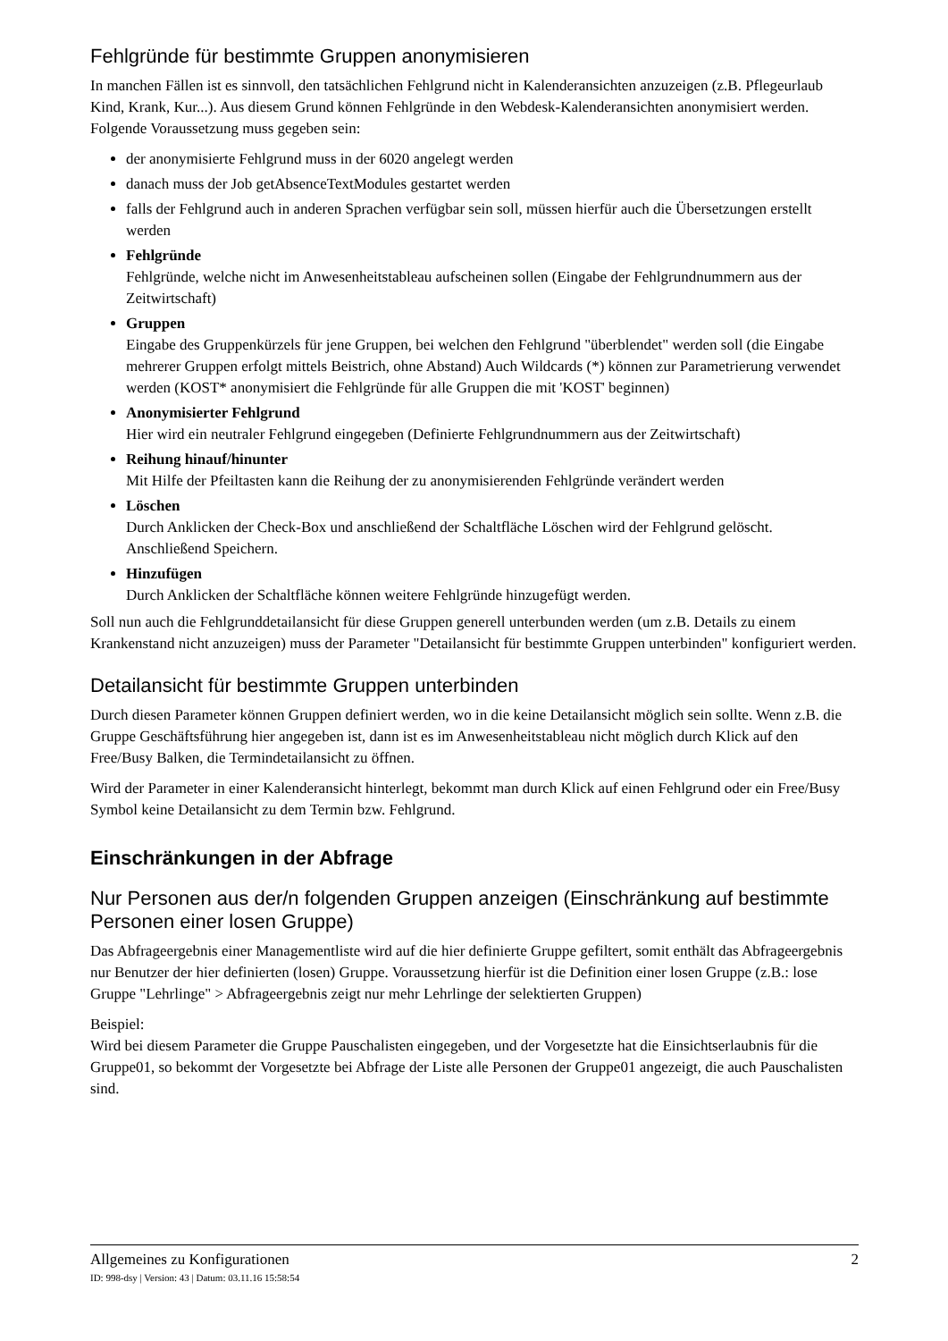Fehlgründe für bestimmte Gruppen anonymisieren
In manchen Fällen ist es sinnvoll, den tatsächlichen Fehlgrund nicht in Kalenderansichten anzuzeigen (z.B. Pflegeurlaub Kind, Krank, Kur...). Aus diesem Grund können Fehlgründe in den Webdesk-Kalenderansichten anonymisiert werden. Folgende Voraussetzung muss gegeben sein:
der anonymisierte Fehlgrund muss in der 6020 angelegt werden
danach muss der Job getAbsenceTextModules gestartet werden
falls der Fehlgrund auch in anderen Sprachen verfügbar sein soll, müssen hierfür auch die Übersetzungen erstellt werden
Fehlgründe
Fehlgründe, welche nicht im Anwesenheitstableau aufscheinen sollen (Eingabe der Fehlgrundnummern aus der Zeitwirtschaft)
Gruppen
Eingabe des Gruppenkürzels für jene Gruppen, bei welchen den Fehlgrund "überblendet" werden soll (die Eingabe mehrerer Gruppen erfolgt mittels Beistrich, ohne Abstand) Auch Wildcards (*) können zur Parametrierung verwendet werden (KOST* anonymisiert die Fehlgründe für alle Gruppen die mit 'KOST' beginnen)
Anonymisierter Fehlgrund
Hier wird ein neutraler Fehlgrund eingegeben (Definierte Fehlgrundnummern aus der Zeitwirtschaft)
Reihung hinauf/hinunter
Mit Hilfe der Pfeiltasten kann die Reihung der zu anonymisierenden Fehlgründe verändert werden
Löschen
Durch Anklicken der Check-Box und anschließend der Schaltfläche Löschen wird der Fehlgrund gelöscht. Anschließend Speichern.
Hinzufügen
Durch Anklicken der Schaltfläche können weitere Fehlgründe hinzugefügt werden.
Soll nun auch die Fehlgrunddetailansicht für diese Gruppen generell unterbunden werden (um z.B. Details zu einem Krankenstand nicht anzuzeigen) muss der Parameter "Detailansicht für bestimmte Gruppen unterbinden" konfiguriert werden.
Detailansicht für bestimmte Gruppen unterbinden
Durch diesen Parameter können Gruppen definiert werden, wo in die keine Detailansicht möglich sein sollte. Wenn z.B. die Gruppe Geschäftsführung hier angegeben ist, dann ist es im Anwesenheitstableau nicht möglich durch Klick auf den Free/Busy Balken, die Termindetailansicht zu öffnen.
Wird der Parameter in einer Kalenderansicht hinterlegt, bekommt man durch Klick auf einen Fehlgrund oder ein Free/Busy Symbol keine Detailansicht zu dem Termin bzw. Fehlgrund.
Einschränkungen in der Abfrage
Nur Personen aus der/n folgenden Gruppen anzeigen (Einschränkung auf bestimmte Personen einer losen Gruppe)
Das Abfrageergebnis einer Managementliste wird auf die hier definierte Gruppe gefiltert, somit enthält das Abfrageergebnis nur Benutzer der hier definierten (losen) Gruppe. Voraussetzung hierfür ist die Definition einer losen Gruppe (z.B.: lose Gruppe "Lehrlinge" > Abfrageergebnis zeigt nur mehr Lehrlinge der selektierten Gruppen)
Beispiel:
Wird bei diesem Parameter die Gruppe Pauschalisten eingegeben, und der Vorgesetzte hat die Einsichtserlaubnis für die Gruppe01, so bekommt der Vorgesetzte bei Abfrage der Liste alle Personen der Gruppe01 angezeigt, die auch Pauschalisten sind.
Allgemeines zu Konfigurationen 2
ID: 998-dsy | Version: 43 | Datum: 03.11.16 15:58:54